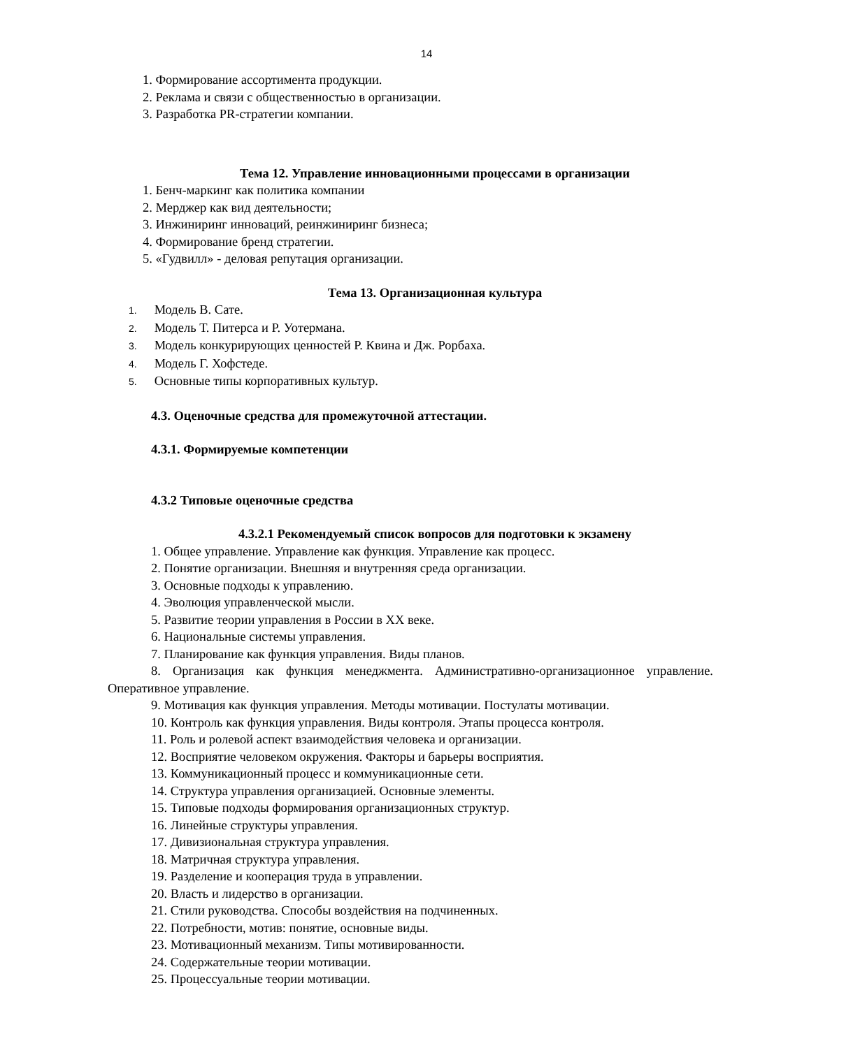14
1. Формирование ассортимента продукции.
2. Реклама и связи с общественностью в организации.
3. Разработка PR-стратегии компании.
Тема 12. Управление инновационными процессами в организации
1. Бенч-маркинг как политика компании
2. Мерджер как вид деятельности;
3. Инжиниринг инноваций, реинжиниринг бизнеса;
4. Формирование бренд стратегии.
5. «Гудвилл» - деловая репутация организации.
Тема 13. Организационная культура
1. Модель В. Сате.
2. Модель Т. Питерса и Р. Уотермана.
3. Модель конкурирующих ценностей Р. Квина и Дж. Рорбаха.
4. Модель Г. Хофстеде.
5. Основные типы корпоративных культур.
4.3. Оценочные средства для промежуточной аттестации.
4.3.1. Формируемые компетенции
4.3.2 Типовые оценочные средства
4.3.2.1 Рекомендуемый список вопросов для подготовки к экзамену
1. Общее управление. Управление как функция. Управление как процесс.
2. Понятие организации. Внешняя и внутренняя среда организации.
3. Основные подходы к управлению.
4. Эволюция управленческой мысли.
5. Развитие теории управления в России в XX веке.
6. Национальные системы управления.
7. Планирование как функция управления. Виды планов.
8. Организация как функция менеджмента. Административно-организационное управление. Оперативное управление.
9. Мотивация как функция управления. Методы мотивации. Постулаты мотивации.
10. Контроль как функция управления. Виды контроля. Этапы процесса контроля.
11. Роль и ролевой аспект взаимодействия человека и организации.
12. Восприятие человеком окружения. Факторы и барьеры восприятия.
13. Коммуникационный процесс и коммуникационные сети.
14. Структура управления организацией. Основные элементы.
15. Типовые подходы формирования организационных структур.
16. Линейные структуры управления.
17. Дивизиональная структура управления.
18. Матричная структура управления.
19. Разделение и кооперация труда в управлении.
20. Власть и лидерство в организации.
21. Стили руководства. Способы воздействия на подчиненных.
22. Потребности, мотив: понятие, основные виды.
23. Мотивационный механизм. Типы мотивированности.
24. Содержательные теории мотивации.
25. Процессуальные теории мотивации.